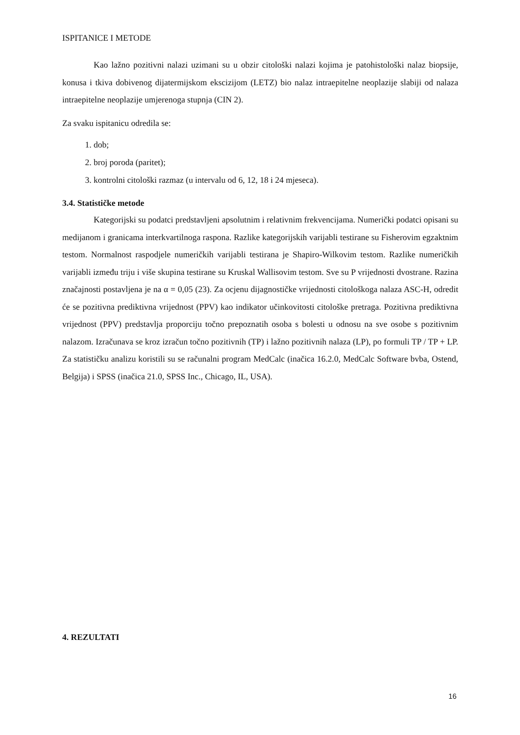ISPITANICE I METODE
Kao lažno pozitivni nalazi uzimani su u obzir citološki nalazi kojima je patohistološki nalaz biopsije, konusa i tkiva dobivenog dijatermijskom ekscizijom (LETZ) bio nalaz intraepitelne neoplazije slabiji od nalaza intraepitelne neoplazije umjerenoga stupnja (CIN 2).
Za svaku ispitanicu odredila se:
1. dob;
2. broj poroda (paritet);
3. kontrolni citološki razmaz (u intervalu od 6, 12, 18 i 24 mjeseca).
3.4. Statističke metode
Kategorijski su podatci predstavljeni apsolutnim i relativnim frekvencijama. Numerički podatci opisani su medijanom i granicama interkvartilnoga raspona. Razlike kategorijskih varijabli testirane su Fisherovim egzaktnim testom. Normalnost raspodjele numeričkih varijabli testirana je Shapiro-Wilkovim testom. Razlike numeričkih varijabli između triju i više skupina testirane su Kruskal Wallisovim testom. Sve su P vrijednosti dvostrane. Razina značajnosti postavljena je na α = 0,05 (23). Za ocjenu dijagnostičke vrijednosti citološkoga nalaza ASC-H, odredit će se pozitivna prediktivna vrijednost (PPV) kao indikator učinkovitosti citološke pretraga. Pozitivna prediktivna vrijednost (PPV) predstavlja proporciju točno prepoznatih osoba s bolesti u odnosu na sve osobe s pozitivnim nalazom. Izračunava se kroz izračun točno pozitivnih (TP) i lažno pozitivnih nalaza (LP), po formuli TP / TP + LP. Za statističku analizu koristili su se računalni program MedCalc (inačica 16.2.0, MedCalc Software bvba, Ostend, Belgija) i SPSS (inačica 21.0, SPSS Inc., Chicago, IL, USA).
4. REZULTATI
16